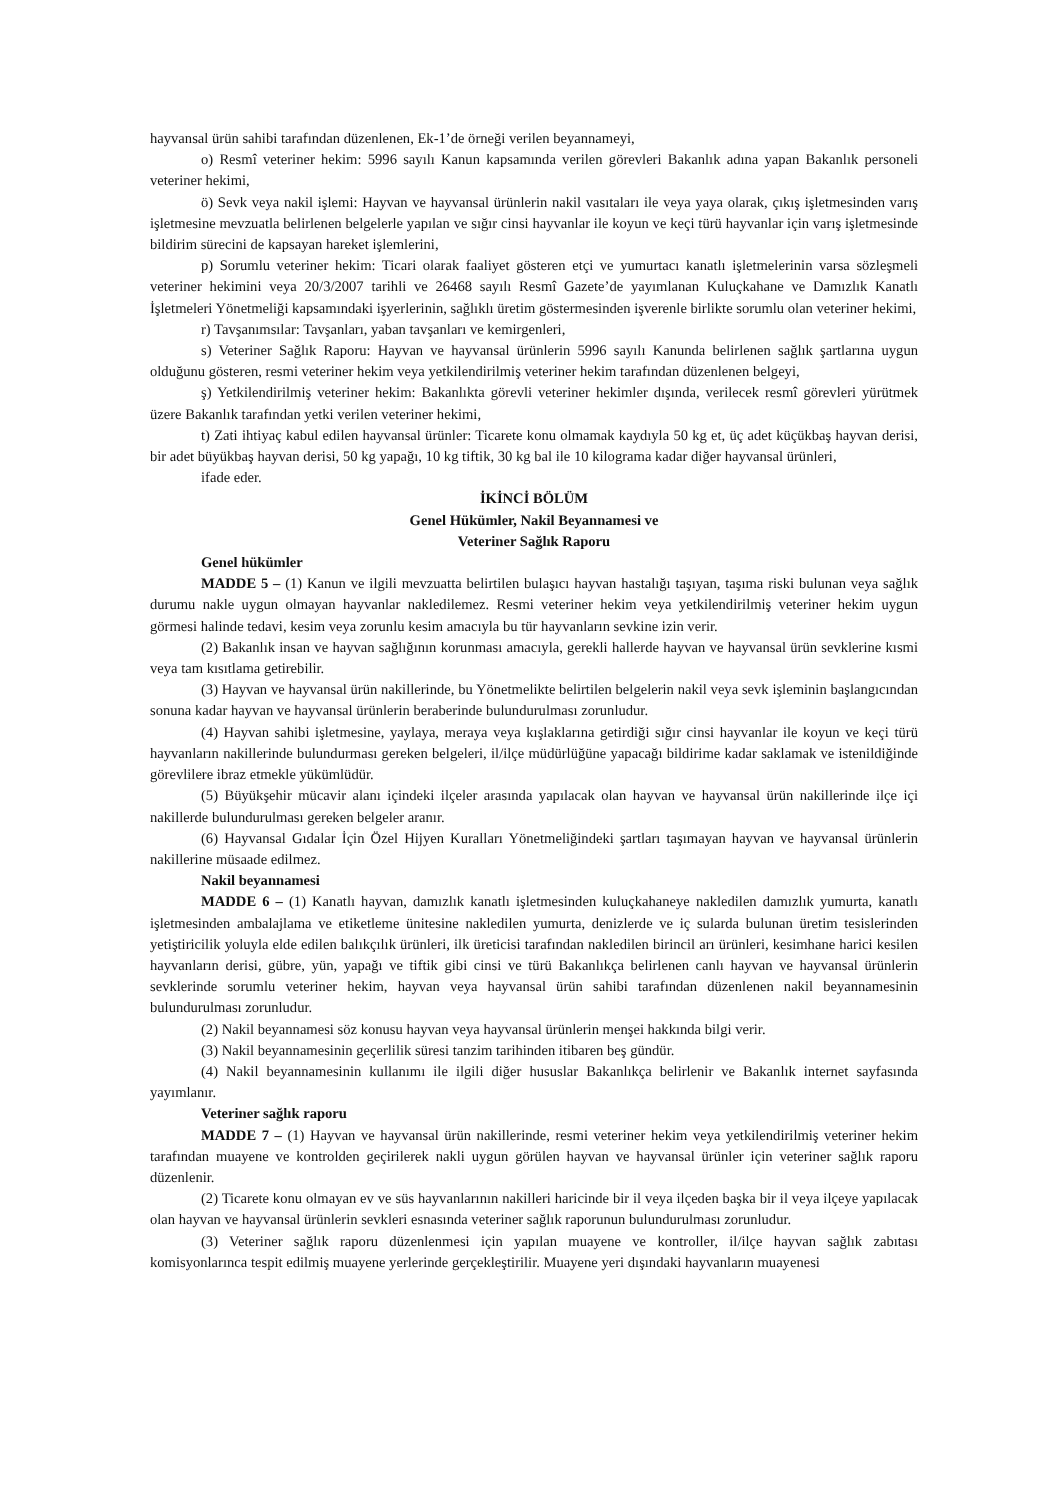hayvansal ürün sahibi tarafından düzenlenen, Ek-1’de örneği verilen beyannameyi,
o) Resmî veteriner hekim: 5996 sayılı Kanun kapsamında verilen görevleri Bakanlık adına yapan Bakanlık personeli veteriner hekimi,
ö) Sevk veya nakil işlemi: Hayvan ve hayvansal ürünlerin nakil vasıtaları ile veya yaya olarak, çıkış işletmesinden varış işletmesine mevzuatla belirlenen belgelerle yapılan ve sığır cinsi hayvanlar ile koyun ve keçi türü hayvanlar için varış işletmesinde bildirim sürecini de kapsayan hareket işlemlerini,
p) Sorumlu veteriner hekim: Ticari olarak faaliyet gösteren etçi ve yumurtacı kanatlı işletmelerinin varsa sözleşmeli veteriner hekimini veya 20/3/2007 tarihli ve 26468 sayılı Resmî Gazete’de yayımlanan Kuluçkahane ve Damızlık Kanatlı İşletmeleri Yönetmeliği kapsamındaki işyerlerinin, sağlıklı üretim göstermesinden işverenle birlikte sorumlu olan veteriner hekimi,
r) Tavşanımsılar: Tavşanları, yaban tavşanları ve kemirgenleri,
s) Veteriner Sağlık Raporu: Hayvan ve hayvansal ürünlerin 5996 sayılı Kanunda belirlenen sağlık şartlarına uygun olduğunu gösteren, resmi veteriner hekim veya yetkilendirilmiş veteriner hekim tarafından düzenlenen belgeyi,
ş) Yetkilendirilmiş veteriner hekim: Bakanlıkta görevli veteriner hekimler dışında, verilecek resmî görevleri yürütmek üzere Bakanlık tarafından yetki verilen veteriner hekimi,
t) Zati ihtiyaç kabul edilen hayvansal ürünler: Ticarete konu olmamak kaydıyla 50 kg et, üç adet küçükbaş hayvan derisi, bir adet büyükbaş hayvan derisi, 50 kg yapağı, 10 kg tiftik, 30 kg bal ile 10 kilograma kadar diğer hayvansal ürünleri,
ifade eder.
İKİNCİ BÖLÜM
Genel Hükümler, Nakil Beyannamesi ve
Veteriner Sağlık Raporu
Genel hükümler
MADDE 5 – (1) Kanun ve ilgili mevzuatta belirtilen bulaşıcı hayvan hastalığı taşıyan, taşıma riski bulunan veya sağlık durumu nakle uygun olmayan hayvanlar nakledilemez. Resmi veteriner hekim veya yetkilendirilmiş veteriner hekim uygun görmesi halinde tedavi, kesim veya zorunlu kesim amacıyla bu tür hayvanların sevkine izin verir.
(2) Bakanlık insan ve hayvan sağlığının korunması amacıyla, gerekli hallerde hayvan ve hayvansal ürün sevklerine kısmi veya tam kısıtlama getirebilir.
(3) Hayvan ve hayvansal ürün nakillerinde, bu Yönetmelikte belirtilen belgelerin nakil veya sevk işleminin başlangıcından sonuna kadar hayvan ve hayvansal ürünlerin beraberinde bulundurulması zorunludur.
(4) Hayvan sahibi işletmesine, yaylaya, meraya veya kışlaklarına getirdiği sığır cinsi hayvanlar ile koyun ve keçi türü hayvanların nakillerinde bulundurması gereken belgeleri, il/ilçe müdürlüğüne yapacağı bildirime kadar saklamak ve istenildiğinde görevlilere ibraz etmekle yükümlüdür.
(5) Büyükşehir mücavir alanı içindeki ilçeler arasında yapılacak olan hayvan ve hayvansal ürün nakillerinde ilçe içi nakillerde bulundurulması gereken belgeler aranır.
(6) Hayvansal Gıdalar İçin Özel Hijyen Kuralları Yönetmeliğindeki şartları taşımayan hayvan ve hayvansal ürünlerin nakillerine müsaade edilmez.
Nakil beyannamesi
MADDE 6 – (1) Kanatlı hayvan, damızlık kanatlı işletmesinden kuluçkahaneye nakledilen damızlık yumurta, kanatlı işletmesinden ambalajlama ve etiketleme ünitesine nakledilen yumurta, denizlerde ve iç sularda bulunan üretim tesislerinden yetiştiricilik yoluyla elde edilen balıkçılık ürünleri, ilk üreticisi tarafından nakledilen birincil arı ürünleri, kesimhane harici kesilen hayvanların derisi, gübre, yün, yapağı ve tiftik gibi cinsi ve türü Bakanlıkça belirlenen canlı hayvan ve hayvansal ürünlerin sevklerinde sorumlu veteriner hekim, hayvan veya hayvansal ürün sahibi tarafından düzenlenen nakil beyannamesinin bulundurulması zorunludur.
(2) Nakil beyannamesi söz konusu hayvan veya hayvansal ürünlerin menşei hakkında bilgi verir.
(3) Nakil beyannamesinin geçerlilik süresi tanzim tarihinden itibaren beş gündür.
(4) Nakil beyannamesinin kullanımı ile ilgili diğer hususlar Bakanlıkça belirlenir ve Bakanlık internet sayfasında yayımlanır.
Veteriner sağlık raporu
MADDE 7 – (1) Hayvan ve hayvansal ürün nakillerinde, resmi veteriner hekim veya yetkilendirilmiş veteriner hekim tarafından muayene ve kontrolden geçirilerek nakli uygun görülen hayvan ve hayvansal ürünler için veteriner sağlık raporu düzenlenir.
(2) Ticarete konu olmayan ev ve süs hayvanlarının nakilleri haricinde bir il veya ilçeden başka bir il veya ilçeye yapılacak olan hayvan ve hayvansal ürünlerin sevkleri esnasında veteriner sağlık raporunun bulundurulması zorunludur.
(3) Veteriner sağlık raporu düzenlenmesi için yapılan muayene ve kontroller, il/ilçe hayvan sağlık zabıtası komisyonlarınca tespit edilmiş muayene yerlerinde gerçekleştirilir. Muayene yeri dışındaki hayvanların muayenesi